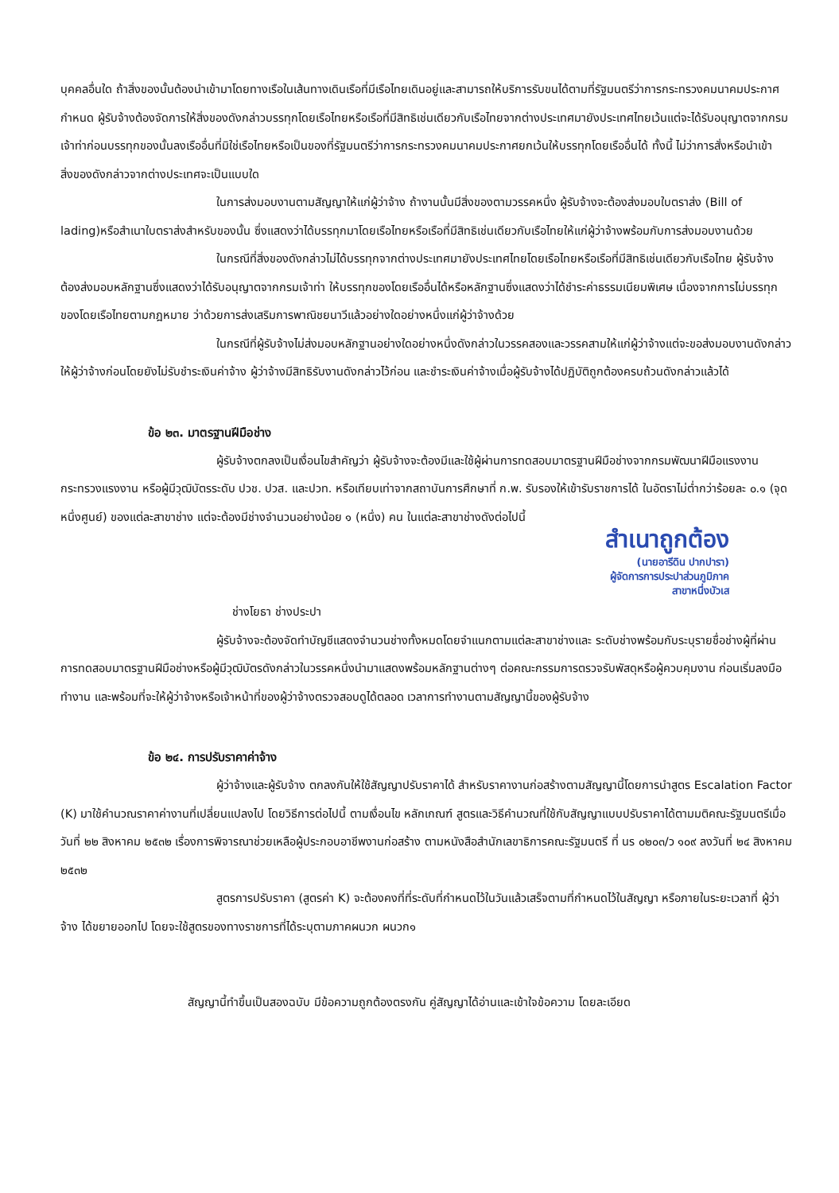บุคคลอื่นใด ถ้าสิ่งของนั้นต้องนำเข้ามาโดยทางเรือในเส้นทางเดินเรือที่มีเรือไทยเดินอยู่และสามารถให้บริการรับขนได้ตามที่รัฐมนตรีว่าการกระทรวงคมนาคมประกาศกำหนด ผู้รับจ้างต้องจัดการให้สิ่งของดังกล่าวบรรทุกโดยเรือไทยหรือเรือที่มีสิทธิเช่นเดียวกับเรือไทยจากต่างประเทศมายังประเทศไทยเว้นแต่จะได้รับอนุญาตจากกรมเจ้าท่าก่อนบรรทุกของนั้นลงเรืออื่นที่มิใช่เรือไทยหรือเป็นของที่รัฐมนตรีว่าการกระทรวงคมนาคมประกาศยกเว้นให้บรรทุกโดยเรืออื่นได้ ทั้งนี้ ไม่ว่าการสั่งหรือนำเข้าสิ่งของดังกล่าวจากต่างประเทศจะเป็นแบบใด
ในการส่งมอบงานตามสัญญาให้แก่ผู้ว่าจ้าง ถ้างานนั้นมีสิ่งของตามวรรคหนึ่ง ผู้รับจ้างจะต้องส่งมอบใบตราส่ง (Bill of lading)หรือสำเนาใบตราส่งสำหรับของนั้น ซึ่งแสดงว่าได้บรรทุกมาโดยเรือไทยหรือเรือที่มีสิทธิเช่นเดียวกับเรือไทยให้แก่ผู้ว่าจ้างพร้อมกับการส่งมอบงานด้วย
ในกรณีที่สิ่งของดังกล่าวไม่ได้บรรทุกจากต่างประเทศมายังประเทศไทยโดยเรือไทยหรือเรือที่มีสิทธิเช่นเดียวกับเรือไทย ผู้รับจ้างต้องส่งมอบหลักฐานซึ่งแสดงว่าได้รับอนุญาตจากกรมเจ้าท่า ให้บรรทุกของโดยเรืออื่นได้หรือหลักฐานซึ่งแสดงว่าได้ชำระค่าธรรมเนียมพิเศษ เนื่องจากการไม่บรรทุกของโดยเรือไทยตามกฎหมาย ว่าด้วยการส่งเสริมการพาณิชยนาวีแล้วอย่างใดอย่างหนึ่งแก่ผู้ว่าจ้างด้วย
ในกรณีที่ผู้รับจ้างไม่ส่งมอบหลักฐานอย่างใดอย่างหนึ่งดังกล่าวในวรรคสองและวรรคสามให้แก่ผู้ว่าจ้างแต่จะขอส่งมอบงานดังกล่าวให้ผู้ว่าจ้างก่อนโดยยังไม่รับชำระเงินค่าจ้าง ผู้ว่าจ้างมีสิทธิรับงานดังกล่าวไว้ก่อน และชำระเงินค่าจ้างเมื่อผู้รับจ้างได้ปฏิบัติถูกต้องครบถ้วนดังกล่าวแล้วได้
ข้อ ๒๓. มาตรฐานฝีมือช่าง
ผู้รับจ้างตกลงเป็นเงื่อนไขสำคัญว่า ผู้รับจ้างจะต้องมีและใช้ผู้ผ่านการทดสอบมาตรฐานฝีมือช่างจากกรมพัฒนาฝีมือแรงงาน กระทรวงแรงงาน หรือผู้มีวุฒิบัตรระดับ ปวช. ปวส. และปวท. หรือเทียบเท่าจากสถาบันการศึกษาที่ ก.พ. รับรองให้เข้ารับราชการได้ ในอัตราไม่ต่ำกว่าร้อยละ ๐.๑ (จุดหนึ่งศูนย์) ของแต่ละสาขาช่าง แต่จะต้องมีช่างจำนวนอย่างน้อย ๑ (หนึ่ง) คน ในแต่ละสาขาช่างดังต่อไปนี้
สำเนาถูกต้อง
(นายอารีดิน ปากปารา)
ผู้จัดการการประปาส่วนภูมิภาค
สาขาหนึ่งบัวเส
ช่างโยธา ช่างประปา
ผู้รับจ้างจะต้องจัดทำบัญชีแสดงจำนวนช่างทั้งหมดโดยจำแนกตามแต่ละสาขาช่างและ ระดับช่างพร้อมกับระบุรายชื่อช่างผู้ที่ผ่านการทดสอบมาตรฐานฝีมือช่างหรือผู้มีวุฒิบัตรดังกล่าวในวรรคหนึ่งนำมาแสดงพร้อมหลักฐานต่างๆ ต่อคณะกรรมการตรวจรับพัสดุหรือผู้ควบคุมงาน ก่อนเริ่มลงมือทำงาน และพร้อมที่จะให้ผู้ว่าจ้างหรือเจ้าหน้าที่ของผู้ว่าจ้างตรวจสอบดูได้ตลอด เวลาการทำงานตามสัญญานี้ของผู้รับจ้าง
ข้อ ๒๔. การปรับราคาค่าจ้าง
ผู้ว่าจ้างและผู้รับจ้าง ตกลงกันให้ใช้สัญญาปรับราคาได้ สำหรับราคางานก่อสร้างตามสัญญานี้โดยการนำสูตร Escalation Factor (K) มาใช้คำนวณราคาค่างานที่เปลี่ยนแปลงไป โดยวิธีการต่อไปนี้ ตามเงื่อนไข หลักเกณฑ์ สูตรและวิธีคำนวณที่ใช้กับสัญญาแบบปรับราคาได้ตามมติคณะรัฐมนตรีเมื่อวันที่ ๒๒ สิงหาคม ๒๕๓๒ เรื่องการพิจารณาช่วยเหลือผู้ประกอบอาชีพงานก่อสร้าง ตามหนังสือสำนักเลขาธิการคณะรัฐมนตรี ที่ นร ๐๒๐๓/ว ๑๐๙ ลงวันที่ ๒๔ สิงหาคม ๒๕๓๒
สูตรการปรับราคา (สูตรค่า K) จะต้องคงที่ที่ระดับที่กำหนดไว้ในวันแล้วเสร็จตามที่กำหนดไว้ในสัญญา หรือภายในระยะเวลาที่ ผู้ว่าจ้าง ได้ขยายออกไป โดยจะใช้สูตรของทางราชการที่ได้ระบุตามภาคผนวก ผนวก๑
สัญญานี้ทำขึ้นเป็นสองฉบับ มีข้อความถูกต้องตรงกัน คู่สัญญาได้อ่านและเข้าใจข้อความ โดยละเอียด